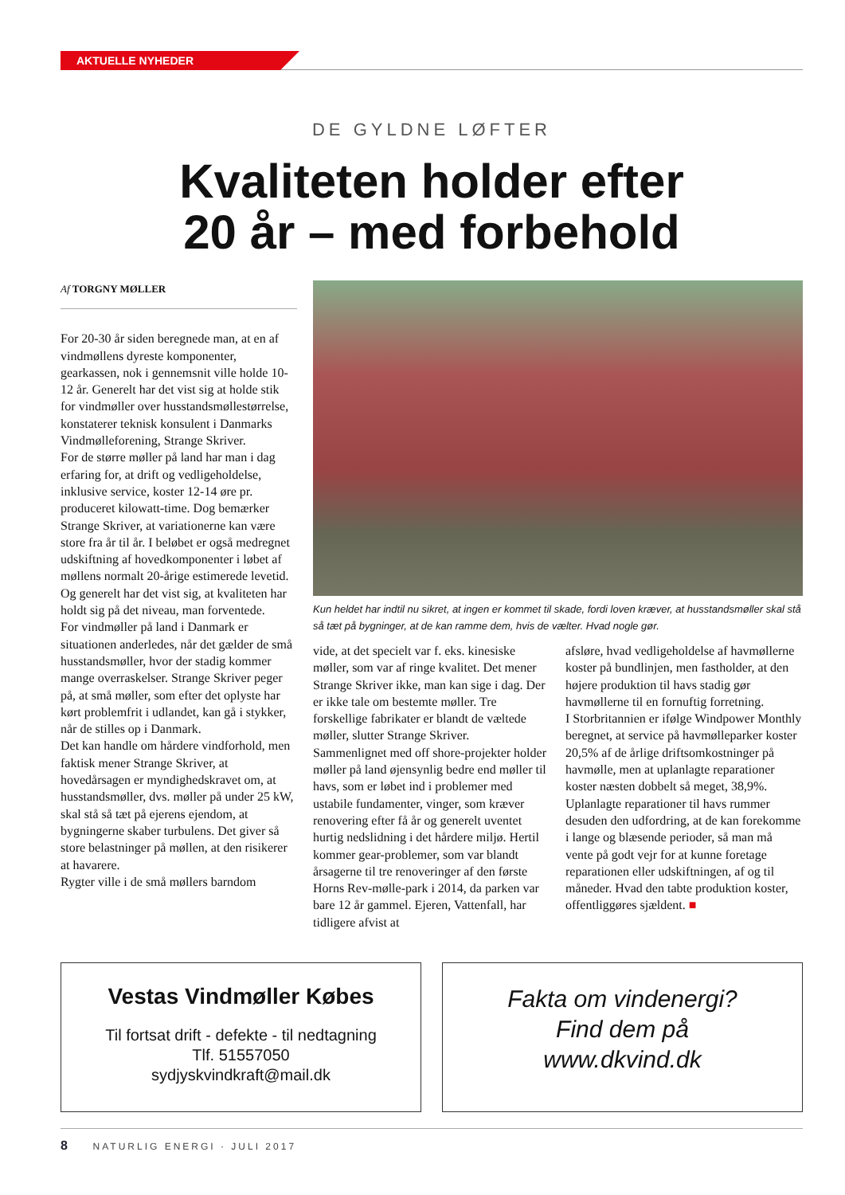AKTUELLE NYHEDER
DE GYLDNE LØFTER
Kvaliteten holder efter
20 år – med forbehold
Af TORGNY MØLLER
For 20-30 år siden beregnede man, at en af vindmøllens dyreste komponenter, gearkassen, nok i gennemsnit ville holde 10-12 år. Generelt har det vist sig at holde stik for vindmøller over husstandsmøllestørrelse, konstaterer teknisk konsulent i Danmarks Vindmølleforening, Strange Skriver.
For de større møller på land har man i dag erfaring for, at drift og vedligeholdelse, inklusive service, koster 12-14 øre pr. produceret kilowatt-time. Dog bemærker Strange Skriver, at variationerne kan være store fra år til år. I beløbet er også medregnet udskiftning af hovedkomponenter i løbet af møllens normalt 20-årige estimerede levetid. Og generelt har det vist sig, at kvaliteten har holdt sig på det niveau, man forventede.
For vindmøller på land i Danmark er situationen anderledes, når det gælder de små husstandsmøller, hvor der stadig kommer mange overraskelser. Strange Skriver peger på, at små møller, som efter det oplyste har kørt problemfrit i udlandet, kan gå i stykker, når de stilles op i Danmark.
Det kan handle om hårdere vindforhold, men faktisk mener Strange Skriver, at hovedårsagen er myndighedskravet om, at husstandsmøller, dvs. møller på under 25 kW, skal stå så tæt på ejerens ejendom, at bygningerne skaber turbulens. Det giver så store belastninger på møllen, at den risikerer at havarere.
Rygter ville i de små møllers barndom
Kun heldet har indtil nu sikret, at ingen er kommet til skade, fordi loven kræver, at husstandsmøller skal stå så tæt på bygninger, at de kan ramme dem, hvis de vælter. Hvad nogle gør.
vide, at det specielt var f. eks. kinesiske møller, som var af ringe kvalitet. Det mener Strange Skriver ikke, man kan sige i dag. Der er ikke tale om bestemte møller. Tre forskellige fabrikater er blandt de væltede møller, slutter Strange Skriver.
Sammenlignet med off shore-projekter holder møller på land øjensynlig bedre end møller til havs, som er løbet ind i problemer med ustabile fundamenter, vinger, som kræver renovering efter få år og generelt uventet hurtig nedslidning i det hårdere miljø. Hertil kommer gear-problemer, som var blandt årsagerne til tre renoveringer af den første Horns Rev-mølle-park i 2014, da parken var bare 12 år gammel. Ejeren, Vattenfall, har tidligere afvist at
afsløre, hvad vedligeholdelse af havmøllerne koster på bundlinjen, men fastholder, at den højere produktion til havs stadig gør havmøllerne til en fornuftig forretning.
I Storbritannien er ifølge Windpower Monthly beregnet, at service på havmølleparker koster 20,5% af de årlige driftsomkostninger på havmølle, men at uplanlagte reparationer koster næsten dobbelt så meget, 38,9%. Uplanlagte reparationer til havs rummer desuden den udfordring, at de kan forekomme i lange og blæsende perioder, så man må vente på godt vejr for at kunne foretage reparationen eller udskiftningen, af og til måneder. Hvad den tabte produktion koster, offentliggøres sjældent. ■
Vestas Vindmøller Købes
Til fortsat drift - defekte - til nedtagning
Tlf. 51557050
sydjyskvindkraft@mail.dk
Fakta om vindenergi?
Find dem på
www.dkvind.dk
8 NATURLIG ENERGI · JULI 2017